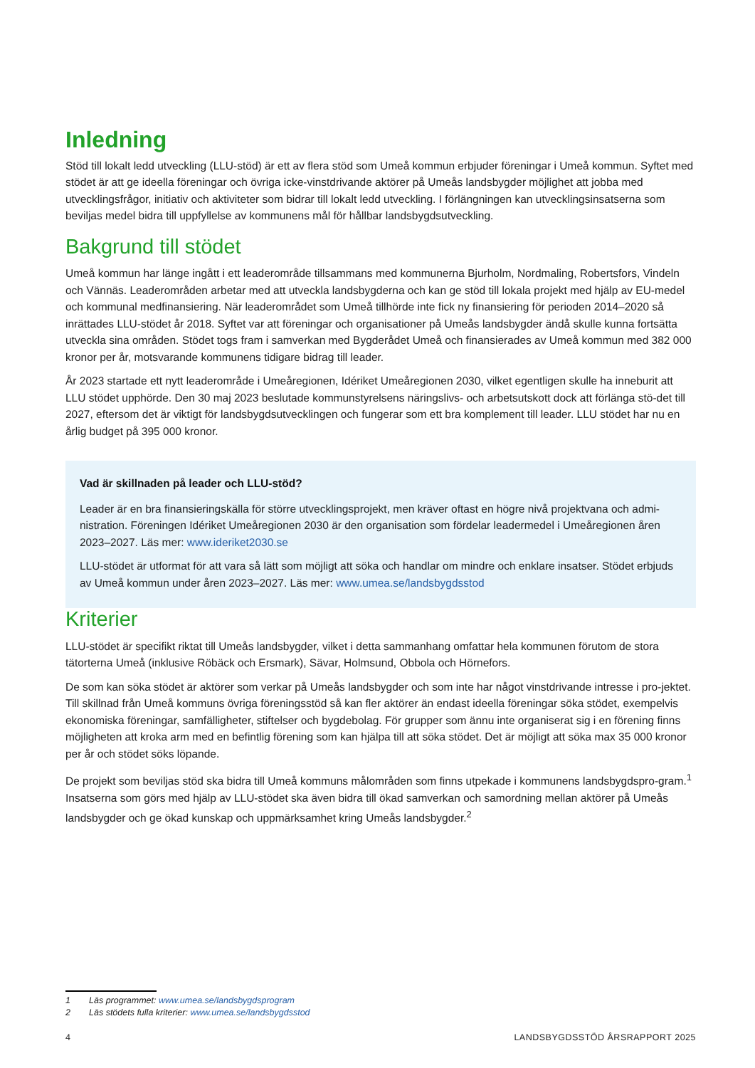Inledning
Stöd till lokalt ledd utveckling (LLU-stöd) är ett av flera stöd som Umeå kommun erbjuder föreningar i Umeå kommun. Syftet med stödet är att ge ideella föreningar och övriga icke-vinstdrivande aktörer på Umeås landsbygder möjlighet att jobba med utvecklingsfrågor, initiativ och aktiviteter som bidrar till lokalt ledd utveckling. I förlängningen kan utvecklingsinsatserna som beviljas medel bidra till uppfyllelse av kommunens mål för hållbar landsbygdsutveckling.
Bakgrund till stödet
Umeå kommun har länge ingått i ett leaderområde tillsammans med kommunerna Bjurholm, Nordmaling, Robertsfors, Vindeln och Vännäs. Leaderområden arbetar med att utveckla landsbygderna och kan ge stöd till lokala projekt med hjälp av EU-medel och kommunal medfinansiering. När leaderområdet som Umeå tillhörde inte fick ny finansiering för perioden 2014–2020 så inrättades LLU-stödet år 2018. Syftet var att föreningar och organisationer på Umeås landsbygder ändå skulle kunna fortsätta utveckla sina områden. Stödet togs fram i samverkan med Bygderådet Umeå och finansierades av Umeå kommun med 382 000 kronor per år, motsvarande kommunens tidigare bidrag till leader.
År 2023 startade ett nytt leaderområde i Umeåregionen, Idériket Umeåregionen 2030, vilket egentligen skulle ha inneburit att LLU stödet upphörde. Den 30 maj 2023 beslutade kommunstyrelsens näringslivs- och arbetsutskott dock att förlänga stö-det till 2027, eftersom det är viktigt för landsbygdsutvecklingen och fungerar som ett bra komplement till leader. LLU stödet har nu en årlig budget på 395 000 kronor.
Vad är skillnaden på leader och LLU-stöd?
Leader är en bra finansieringskälla för större utvecklingsprojekt, men kräver oftast en högre nivå projektvana och admi-nistration. Föreningen Idériket Umeåregionen 2030 är den organisation som fördelar leadermedel i Umeåregionen åren 2023–2027. Läs mer: www.ideriket2030.se
LLU-stödet är utformat för att vara så lätt som möjligt att söka och handlar om mindre och enklare insatser. Stödet erbjuds av Umeå kommun under åren 2023–2027. Läs mer: www.umea.se/landsbygdsstod
Kriterier
LLU-stödet är specifikt riktat till Umeås landsbygder, vilket i detta sammanhang omfattar hela kommunen förutom de stora tätorterna Umeå (inklusive Röbäck och Ersmark), Sävar, Holmsund, Obbola och Hörnefors.
De som kan söka stödet är aktörer som verkar på Umeås landsbygder och som inte har något vinstdrivande intresse i pro-jektet. Till skillnad från Umeå kommuns övriga föreningsstöd så kan fler aktörer än endast ideella föreningar söka stödet, exempelvis ekonomiska föreningar, samfälligheter, stiftelser och bygdebolag. För grupper som ännu inte organiserat sig i en förening finns möjligheten att kroka arm med en befintlig förening som kan hjälpa till att söka stödet. Det är möjligt att söka max 35 000 kronor per år och stödet söks löpande.
De projekt som beviljas stöd ska bidra till Umeå kommuns målområden som finns utpekade i kommunens landsbygdspro-gram.<sup>1</sup> Insatserna som görs med hjälp av LLU-stödet ska även bidra till ökad samverkan och samordning mellan aktörer på Umeås landsbygder och ge ökad kunskap och uppmärksamhet kring Umeås landsbygder.<sup>2</sup>
1 Läs programmet: www.umea.se/landsbygdsprogram
2 Läs stödets fulla kriterier: www.umea.se/landsbygdsstod
4 LANDSBYGDSSTÖD ÅRSRAPPORT 2025